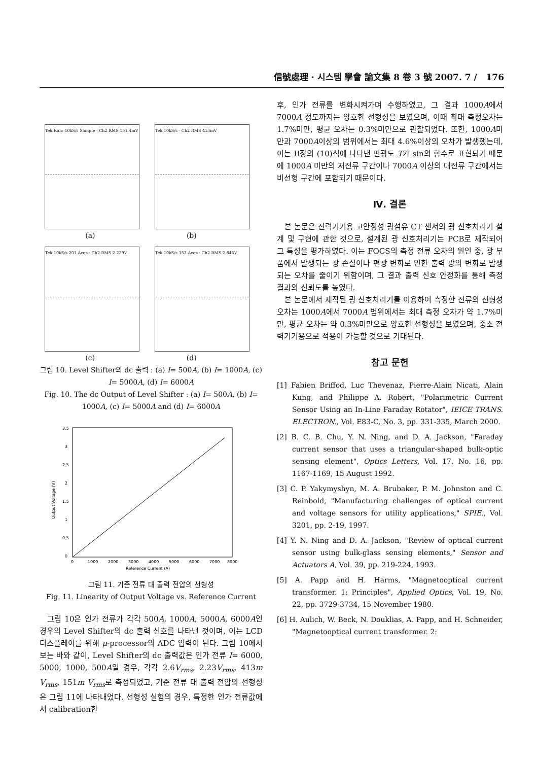信號處理 · 시스템 學會 論文集 8 卷 3 號 2007. 7 / 176
Tek Run: 10kS/s Sample · Ch2 RMS 151.4mV Tek 10kS/s · Ch2 RMS 413mV
(a) (b)
Tek 10kS/s 201 Acqs · Ch2 RMS 2.229V Tek 10kS/s 153 Acqs · Ch2 RMS 2.645V
(c) (d)
그림 10. Level Shifter의 dc 출력 : (a) I= 500A, (b) I= 1000A, (c) I= 5000A, (d) I= 6000A
Fig. 10. The dc Output of Level Shifter : (a) I= 500A, (b) I= 1000A, (c) I= 5000A and (d) I= 6000A
3.5
3
2.5
2
1.5
1
0.5
0
0
1000
2000
3000
4000
5000
6000
7000
8000
Reference Current (A)
Output Voltage (V)
그림 11. 기준 전류 대 출력 전압의 선형성
Fig. 11. Linearity of Output Voltage vs. Reference Current
그림 10은 인가 전류가 각각 500A, 1000A, 5000A, 6000A인 경우의 Level Shifter의 dc 출력 신호를 나타낸 것이며, 이는 LCD 디스플레이를 위해 μ-processor의 ADC 입력이 된다. 그림 10에서 보는 바와 같이, Level Shifter의 dc 출력값은 인가 전류 I= 6000, 5000, 1000, 500A일 경우, 각각 2.6V<sub>rms</sub>, 2.23V<sub>rms</sub>, 413m V<sub>rms</sub>, 151m V<sub>rms</sub>로 측정되었고, 기준 전류 대 출력 전압의 선형성은 그림 11에 나타내었다. 선형성 실험의 경우, 특정한 인가 전류값에서 calibration한
후, 인가 전류를 변화시켜가며 수행하였고, 그 결과 1000A에서 7000A 정도까지는 양호한 선형성을 보였으며, 이때 최대 측정오차는 1.7%미만, 평균 오차는 0.3%미만으로 관찰되었다. 또한, 1000A미만과 7000A이상의 범위에서는 최대 4.6%이상의 오차가 발생했는데, 이는 II장의 (10)식에 나타낸 편광도 T가 sin의 함수로 표현되기 때문에 1000A 미만의 저전류 구간이나 7000A 이상의 대전류 구간에서는 비선형 구간에 포함되기 때문이다.
Ⅳ. 결론
본 논문은 전력기기용 고안정성 광섬유 CT 센서의 광 신호처리기 설계 및 구현에 관한 것으로, 설계된 광 신호처리기는 PCB로 제작되어 그 특성을 평가하였다. 이는 FOCS의 측정 전류 오차의 원인 중, 광 부품에서 발생되는 광 손실이나 편광 변화로 인한 출력 광의 변화로 발생되는 오차를 줄이기 위함이며, 그 결과 출력 신호 안정화를 통해 측정 결과의 신뢰도를 높였다.
본 논문에서 제작된 광 신호처리기를 이용하여 측정한 전류의 선형성 오차는 1000A에서 7000A 범위에서는 최대 측정 오차가 약 1.7%미만, 평균 오차는 약 0.3%미만으로 양호한 선형성을 보였으며, 중소 전력기기용으로 적용이 가능할 것으로 기대된다.
참고 문헌
[1] Fabien Briffod, Luc Thevenaz, Pierre-Alain Nicati, Alain Kung, and Philippe A. Robert, "Polarimetric Current Sensor Using an In-Line Faraday Rotator", IEICE TRANS. ELECTRON., Vol. E83-C, No. 3, pp. 331-335, March 2000.
[2] B. C. B. Chu, Y. N. Ning, and D. A. Jackson, "Faraday current sensor that uses a triangular-shaped bulk-optic sensing element", Optics Letters, Vol. 17, No. 16, pp. 1167-1169, 15 August 1992.
[3] C. P. Yakymyshyn, M. A. Brubaker, P. M. Johnston and C. Reinbold, "Manufacturing challenges of optical current and voltage sensors for utility applications," SPIE., Vol. 3201, pp. 2-19, 1997.
[4] Y. N. Ning and D. A. Jackson, "Review of optical current sensor using bulk-glass sensing elements," Sensor and Actuators A, Vol. 39, pp. 219-224, 1993.
[5] A. Papp and H. Harms, "Magnetooptical current transformer. 1: Principles", Applied Optics, Vol. 19, No. 22, pp. 3729-3734, 15 November 1980.
[6] H. Aulich, W. Beck, N. Douklias, A. Papp, and H. Schneider, "Magnetooptical current transformer. 2: